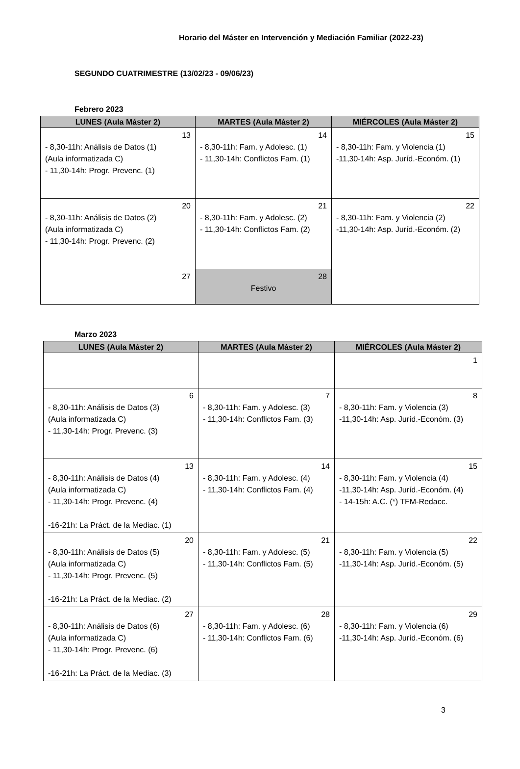Horario del Máster en Intervención y Mediación Familiar (2022-23)
SEGUNDO CUATRIMESTRE (13/02/23 - 09/06/23)
Febrero 2023
| LUNES (Aula Máster 2) | MARTES (Aula Máster 2) | MIÉRCOLES (Aula Máster 2) |
| --- | --- | --- |
| 13 - 8,30-11h: Análisis de Datos (1) (Aula informatizada C) - 11,30-14h: Progr. Prevenc. (1) | 14 - 8,30-11h: Fam. y Adolesc. (1) - 11,30-14h: Conflictos Fam. (1) | 15 - 8,30-11h: Fam. y Violencia (1) -11,30-14h: Asp. Juríd.-Económ. (1) |
| 20 - 8,30-11h: Análisis de Datos (2) (Aula informatizada C) - 11,30-14h: Progr. Prevenc. (2) | 21 - 8,30-11h: Fam. y Adolesc. (2) - 11,30-14h: Conflictos Fam. (2) | 22 - 8,30-11h: Fam. y Violencia (2) -11,30-14h: Asp. Juríd.-Económ. (2) |
| 27 | 28 Festivo | |
Marzo 2023
| LUNES (Aula Máster 2) | MARTES (Aula Máster 2) | MIÉRCOLES (Aula Máster 2) |
| --- | --- | --- |
| | | 1 |
| 6 - 8,30-11h: Análisis de Datos (3) (Aula informatizada C) - 11,30-14h: Progr. Prevenc. (3) | 7 - 8,30-11h: Fam. y Adolesc. (3) - 11,30-14h: Conflictos Fam. (3) | 8 - 8,30-11h: Fam. y Violencia (3) -11,30-14h: Asp. Juríd.-Económ. (3) |
| 13 - 8,30-11h: Análisis de Datos (4) (Aula informatizada C) - 11,30-14h: Progr. Prevenc. (4) -16-21h: La Práct. de la Mediac. (1) | 14 - 8,30-11h: Fam. y Adolesc. (4) - 11,30-14h: Conflictos Fam. (4) | 15 - 8,30-11h: Fam. y Violencia (4) -11,30-14h: Asp. Juríd.-Económ. (4) - 14-15h: A.C. (*) TFM-Redacc. |
| 20 - 8,30-11h: Análisis de Datos (5) (Aula informatizada C) - 11,30-14h: Progr. Prevenc. (5) -16-21h: La Práct. de la Mediac. (2) | 21 - 8,30-11h: Fam. y Adolesc. (5) - 11,30-14h: Conflictos Fam. (5) | 22 - 8,30-11h: Fam. y Violencia (5) -11,30-14h: Asp. Juríd.-Económ. (5) |
| 27 - 8,30-11h: Análisis de Datos (6) (Aula informatizada C) - 11,30-14h: Progr. Prevenc. (6) -16-21h: La Práct. de la Mediac. (3) | 28 - 8,30-11h: Fam. y Adolesc. (6) - 11,30-14h: Conflictos Fam. (6) | 29 - 8,30-11h: Fam. y Violencia (6) -11,30-14h: Asp. Juríd.-Económ. (6) |
3